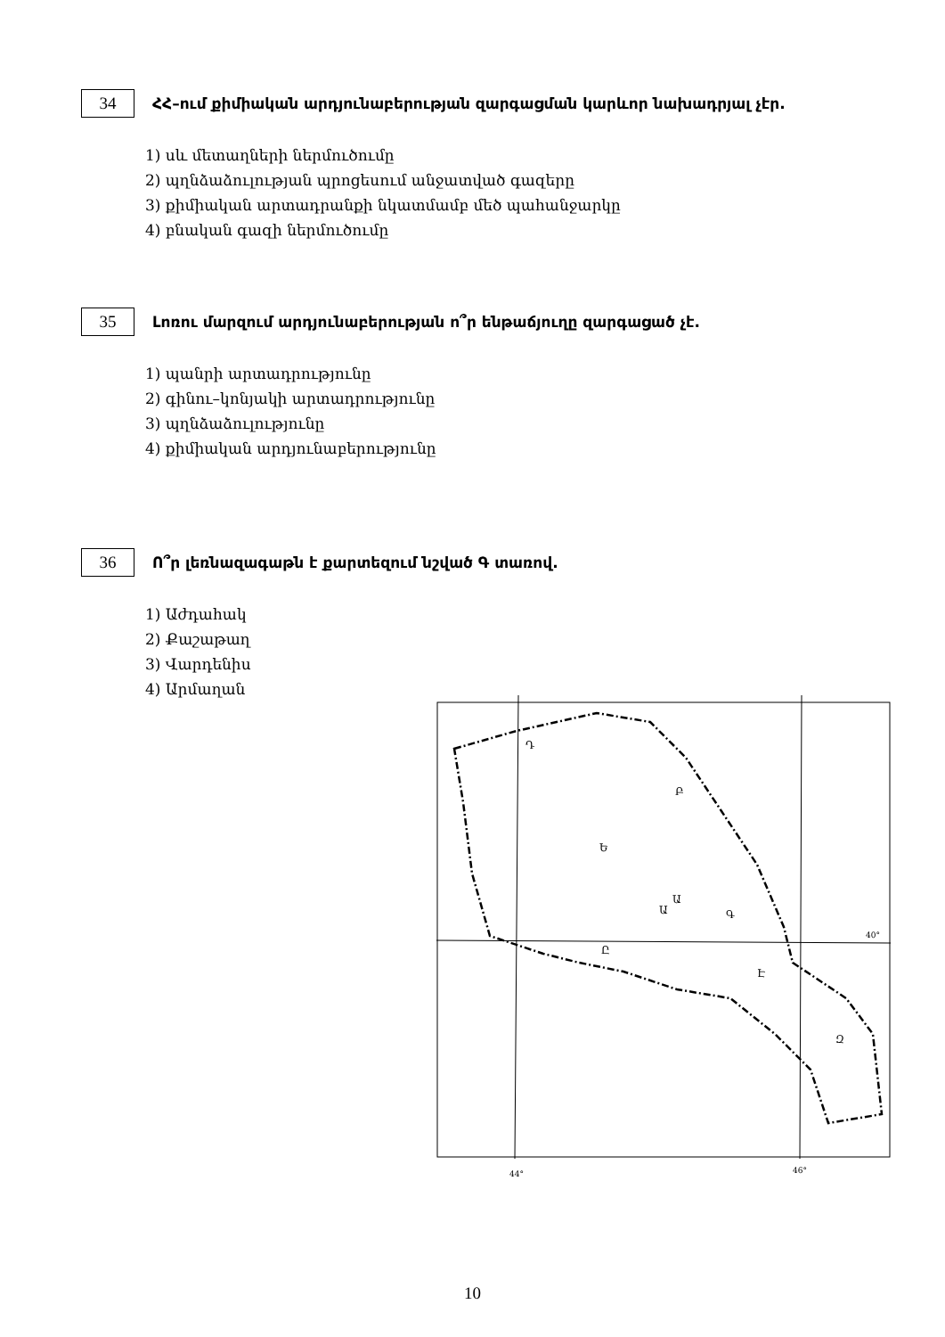34 ՀՀ–ում քիմիական արդյունաբերության զարգացման կարևոր նախադրյալ չէր.
1) սև մետաղների ներմուծումը
2) պղնձաձուլության պրոցեսում անջատված գազերը
3) քիմիական արտադրանքի նկատմամբ մեծ պահանջարկը
4) բնական գազի ներմուծումը
35 Լոռու մարզում արդյունաբերության ո՞ր ենթաճյուղը զարգացած չէ.
1) պանրի արտադրությունը
2) գինու–կոնյակի արտադրությունը
3) պղնձաձուլությունը
4) քիմիական արդյունաբերությունը
36 Ո՞ր լեռնազագաթն է քարտեզում նշված Գ տառով.
1) Աժդահակ
2) Քաշաթաղ
3) Վարդենիս
4) Արմաղան
Ա
Ա
Գ
Ը
Է
Ե
Բ
Դ
Զ
40°
44°
46°
10